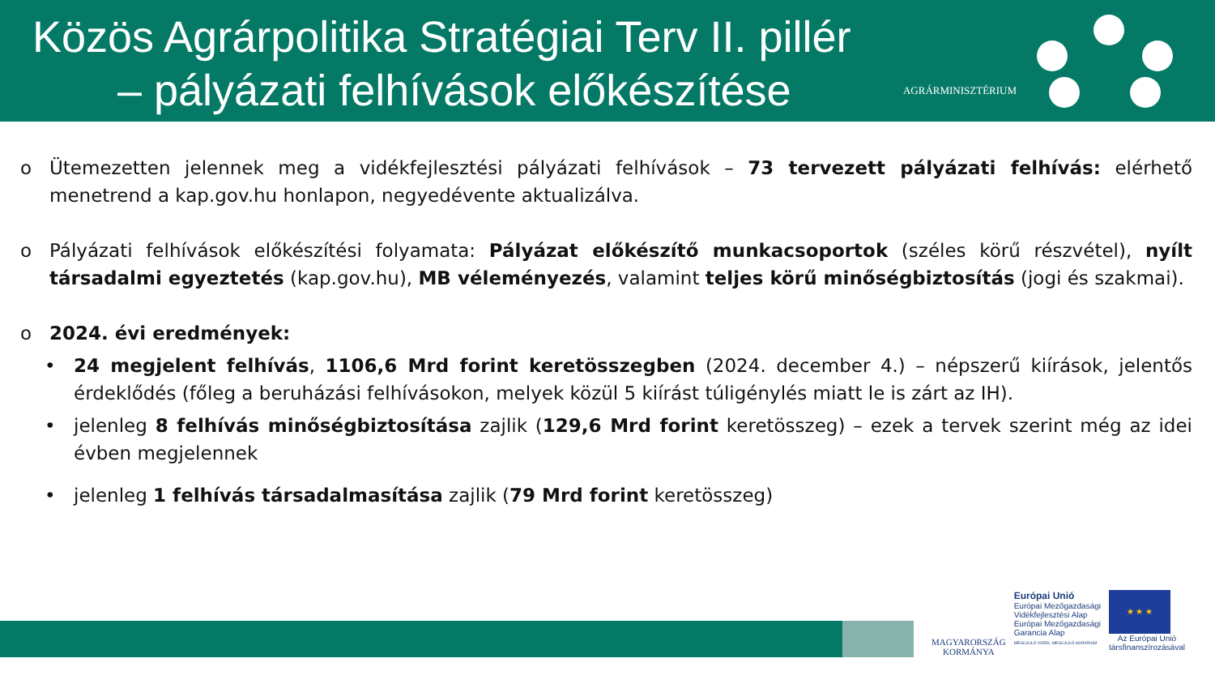Közös Agrárpolitika Stratégiai Terv II. pillér
– pályázati felhívások előkészítése
AGRÁRMINISZTÉRIUM
o Ütemezetten jelennek meg a vidékfejlesztési pályázati felhívások – 73 tervezett pályázati felhívás: elérhető menetrend a kap.gov.hu honlapon, negyedévente aktualizálva.
o Pályázati felhívások előkészítési folyamata: Pályázat előkészítő munkacsoportok (széles körű részvétel), nyílt társadalmi egyeztetés (kap.gov.hu), MB véleményezés, valamint teljes körű minőségbiztosítás (jogi és szakmai).
o 2024. évi eredmények:
• 24 megjelent felhívás, 1106,6 Mrd forint keretösszegben (2024. december 4.) – népszerű kiírások, jelentős érdeklődés (főleg a beruházási felhívásokon, melyek közül 5 kiírást túligénylés miatt le is zárt az IH).
• jelenleg 8 felhívás minőségbiztosítása zajlik (129,6 Mrd forint keretösszeg) – ezek a tervek szerint még az idei évben megjelennek
• jelenleg 1 felhívás társadalmasítása zajlik (79 Mrd forint keretösszeg)
MAGYARORSZÁG
KORMÁNYA
Európai Unió
Európai Mezőgazdasági
Vidékfejlesztési Alap
Európai Mezőgazdasági
Garancia Alap
MEGÚJULÓ VIDÉK, MEGÚJULÓ AGRÁRIUM
★ ★ ★
Az Európai Unió
társfinanszírozásával